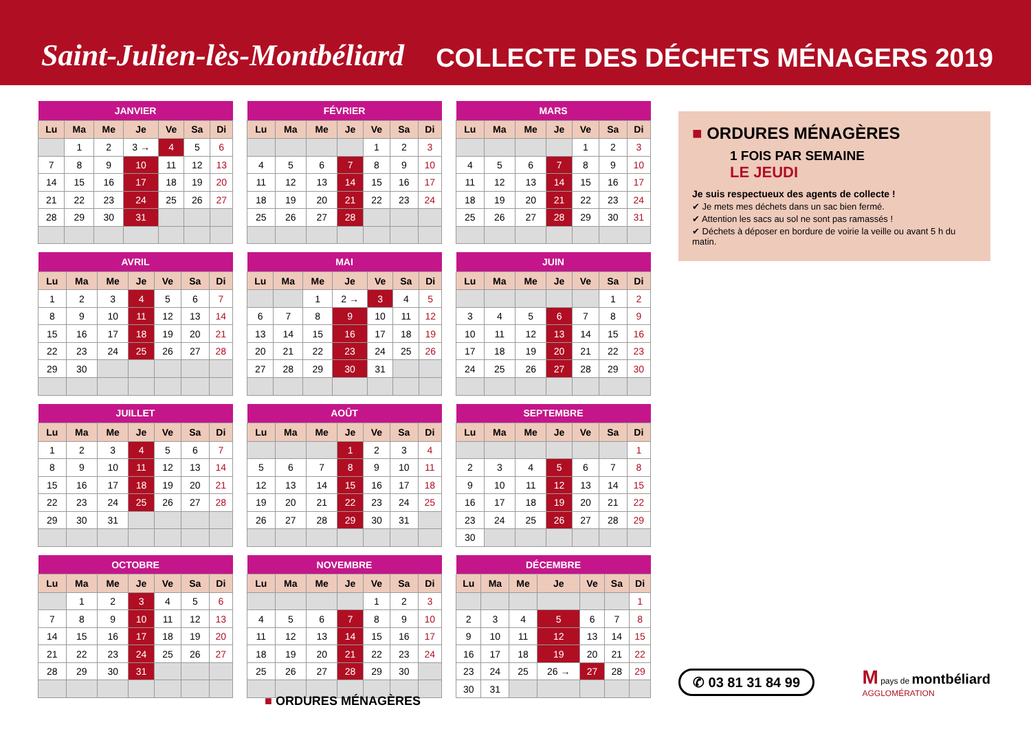Saint-Julien-lès-Montbéliard
COLLECTE DES DÉCHETS MÉNAGERS 2019
| JANVIER | | | | | | |
| --- | --- | --- | --- | --- | --- | --- |
| Lu | Ma | Me | Je | Ve | Sa | Di |
| | 1 | 2 | 3 → | 4 | 5 | 6 |
| 7 | 8 | 9 | 10 | 11 | 12 | 13 |
| 14 | 15 | 16 | 17 | 18 | 19 | 20 |
| 21 | 22 | 23 | 24 | 25 | 26 | 27 |
| 28 | 29 | 30 | 31 | | | |
| FÉVRIER | | | | | | |
| --- | --- | --- | --- | --- | --- | --- |
| Lu | Ma | Me | Je | Ve | Sa | Di |
| | | | | 1 | 2 | 3 |
| 4 | 5 | 6 | 7 | 8 | 9 | 10 |
| 11 | 12 | 13 | 14 | 15 | 16 | 17 |
| 18 | 19 | 20 | 21 | 22 | 23 | 24 |
| 25 | 26 | 27 | 28 | | | |
| MARS | | | | | | |
| --- | --- | --- | --- | --- | --- | --- |
| Lu | Ma | Me | Je | Ve | Sa | Di |
| | | | | 1 | 2 | 3 |
| 4 | 5 | 6 | 7 | 8 | 9 | 10 |
| 11 | 12 | 13 | 14 | 15 | 16 | 17 |
| 18 | 19 | 20 | 21 | 22 | 23 | 24 |
| 25 | 26 | 27 | 28 | 29 | 30 | 31 |
| AVRIL | | | | | | |
| --- | --- | --- | --- | --- | --- | --- |
| Lu | Ma | Me | Je | Ve | Sa | Di |
| 1 | 2 | 3 | 4 | 5 | 6 | 7 |
| 8 | 9 | 10 | 11 | 12 | 13 | 14 |
| 15 | 16 | 17 | 18 | 19 | 20 | 21 |
| 22 | 23 | 24 | 25 | 26 | 27 | 28 |
| 29 | 30 | | | | | |
| MAI | | | | | | |
| --- | --- | --- | --- | --- | --- | --- |
| Lu | Ma | Me | Je | Ve | Sa | Di |
| | | 1 | 2 → | 3 | 4 | 5 |
| 6 | 7 | 8 | 9 | 10 | 11 | 12 |
| 13 | 14 | 15 | 16 | 17 | 18 | 19 |
| 20 | 21 | 22 | 23 | 24 | 25 | 26 |
| 27 | 28 | 29 | 30 | 31 | | |
| JUIN | | | | | | |
| --- | --- | --- | --- | --- | --- | --- |
| Lu | Ma | Me | Je | Ve | Sa | Di |
| | | | | | 1 | 2 |
| 3 | 4 | 5 | 6 | 7 | 8 | 9 |
| 10 | 11 | 12 | 13 | 14 | 15 | 16 |
| 17 | 18 | 19 | 20 | 21 | 22 | 23 |
| 24 | 25 | 26 | 27 | 28 | 29 | 30 |
| JUILLET | | | | | | |
| --- | --- | --- | --- | --- | --- | --- |
| Lu | Ma | Me | Je | Ve | Sa | Di |
| 1 | 2 | 3 | 4 | 5 | 6 | 7 |
| 8 | 9 | 10 | 11 | 12 | 13 | 14 |
| 15 | 16 | 17 | 18 | 19 | 20 | 21 |
| 22 | 23 | 24 | 25 | 26 | 27 | 28 |
| 29 | 30 | 31 | | | | |
| AOÛT | | | | | | |
| --- | --- | --- | --- | --- | --- | --- |
| Lu | Ma | Me | Je | Ve | Sa | Di |
| | | | 1 | 2 | 3 | 4 |
| 5 | 6 | 7 | 8 | 9 | 10 | 11 |
| 12 | 13 | 14 | 15 | 16 | 17 | 18 |
| 19 | 20 | 21 | 22 | 23 | 24 | 25 |
| 26 | 27 | 28 | 29 | 30 | 31 | |
| SEPTEMBRE | | | | | | |
| --- | --- | --- | --- | --- | --- | --- |
| Lu | Ma | Me | Je | Ve | Sa | Di |
| | | | | | | 1 |
| 2 | 3 | 4 | 5 | 6 | 7 | 8 |
| 9 | 10 | 11 | 12 | 13 | 14 | 15 |
| 16 | 17 | 18 | 19 | 20 | 21 | 22 |
| 23 | 24 | 25 | 26 | 27 | 28 | 29 |
| 30 | | | | | | |
| OCTOBRE | | | | | | |
| --- | --- | --- | --- | --- | --- | --- |
| Lu | Ma | Me | Je | Ve | Sa | Di |
| | 1 | 2 | 3 | 4 | 5 | 6 |
| 7 | 8 | 9 | 10 | 11 | 12 | 13 |
| 14 | 15 | 16 | 17 | 18 | 19 | 20 |
| 21 | 22 | 23 | 24 | 25 | 26 | 27 |
| 28 | 29 | 30 | 31 | | | |
| NOVEMBRE | | | | | | |
| --- | --- | --- | --- | --- | --- | --- |
| Lu | Ma | Me | Je | Ve | Sa | Di |
| | | | | 1 | 2 | 3 |
| 4 | 5 | 6 | 7 | 8 | 9 | 10 |
| 11 | 12 | 13 | 14 | 15 | 16 | 17 |
| 18 | 19 | 20 | 21 | 22 | 23 | 24 |
| 25 | 26 | 27 | 28 | 29 | 30 | |
| DÉCEMBRE | | | | | | |
| --- | --- | --- | --- | --- | --- | --- |
| Lu | Ma | Me | Je | Ve | Sa | Di |
| | | | | | | 1 |
| 2 | 3 | 4 | 5 | 6 | 7 | 8 |
| 9 | 10 | 11 | 12 | 13 | 14 | 15 |
| 16 | 17 | 18 | 19 | 20 | 21 | 22 |
| 23 | 24 | 25 | 26 → | 27 | 28 | 29 |
| 30 | 31 | | | | | |
■ ORDURES MÉNAGÈRES
1 FOIS PAR SEMAINE
LE JEUDI
Je suis respectueux des agents de collecte !
✔ Je mets mes déchets dans un sac bien fermé.
✔ Attention les sacs au sol ne sont pas ramassés !
✔ Déchets à déposer en bordure de voirie la veille ou avant 5 h du matin.
✆ 03 81 31 84 99
M pays de montbéliard
AGGLOMÉRATION
■ ORDURES MÉNAGÈRES